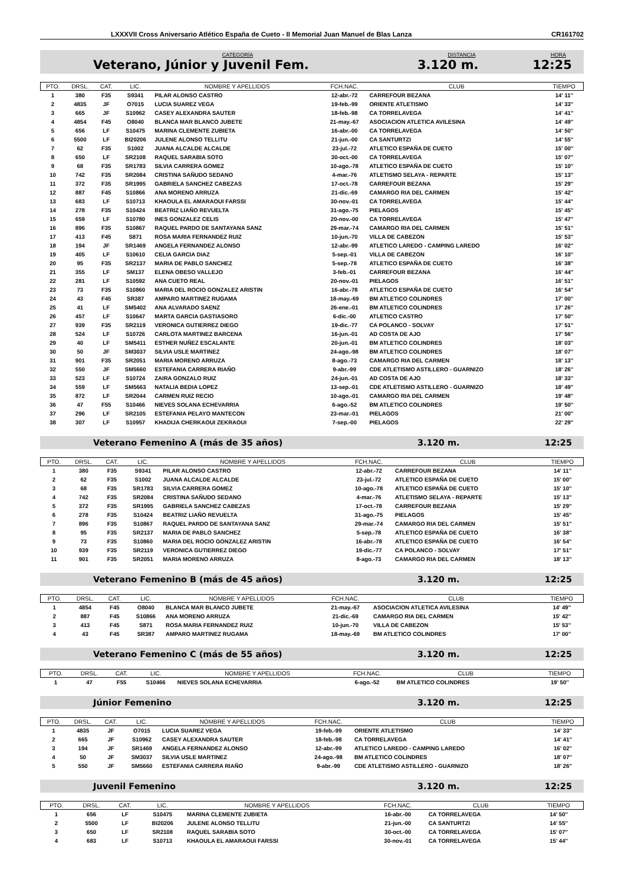LXXXVII Cross Aniversario Atlético España de Cueto - II Memorial Juan Manuel de Blas Lanza CR161702
CATEGORÍA
Veterano, Júnior y Juvenil Fem.
DISTANCIA
3.120 m.
HORA
12:25
| PTO. | DRSL. | CAT. | LIC. | NOMBRE Y APELLIDOS | FCH.NAC. | CLUB | TIEMPO |
| --- | --- | --- | --- | --- | --- | --- | --- |
| 1 | 380 | F35 | S9341 | PILAR ALONSO CASTRO | 12-abr.-72 | CARREFOUR BEZANA | 14' 11'' |
| 2 | 4835 | JF | O7015 | LUCIA SUAREZ VEGA | 19-feb.-99 | ORIENTE ATLETISMO | 14' 33'' |
| 3 | 665 | JF | S10962 | CASEY ALEXANDRA SAUTER | 18-feb.-98 | CA TORRELAVEGA | 14' 41'' |
| 4 | 4854 | F45 | O8040 | BLANCA MAR BLANCO JUBETE | 21-may.-67 | ASOCIACION ATLETICA AVILESINA | 14' 49'' |
| 5 | 656 | LF | S10475 | MARINA CLEMENTE ZUBIETA | 16-abr.-00 | CA TORRELAVEGA | 14' 50'' |
| 6 | 5500 | LF | BI20206 | JULENE ALONSO TELLITU | 21-jun.-00 | CA SANTURTZI | 14' 55'' |
| 7 | 62 | F35 | S1002 | JUANA ALCALDE ALCALDE | 23-jul.-72 | ATLETICO ESPAÑA DE CUETO | 15' 00'' |
| 8 | 650 | LF | SR2108 | RAQUEL SARABIA SOTO | 30-oct.-00 | CA TORRELAVEGA | 15' 07'' |
| 9 | 68 | F35 | SR1783 | SILVIA CARRERA GOMEZ | 10-ago.-78 | ATLETICO ESPAÑA DE CUETO | 15' 10'' |
| 10 | 742 | F35 | SR2084 | CRISTINA SAÑUDO SEDANO | 4-mar.-76 | ATLETISMO SELAYA - REPARTE | 15' 13'' |
| 11 | 372 | F35 | SR1995 | GABRIELA SANCHEZ CABEZAS | 17-oct.-78 | CARREFOUR BEZANA | 15' 29'' |
| 12 | 887 | F45 | S10866 | ANA MORENO ARRUZA | 21-dic.-69 | CAMARGO RIA DEL CARMEN | 15' 42'' |
| 13 | 683 | LF | S10713 | KHAOULA EL AMARAOUI FARSSI | 30-nov.-01 | CA TORRELAVEGA | 15' 44'' |
| 14 | 278 | F35 | S10424 | BEATRIZ LIAÑO REVUELTA | 31-ago.-75 | PIELAGOS | 15' 45'' |
| 15 | 659 | LF | S10780 | INES GONZALEZ CELIS | 20-nov.-00 | CA TORRELAVEGA | 15' 47'' |
| 16 | 896 | F35 | S10867 | RAQUEL PARDO DE SANTAYANA SANZ | 29-mar.-74 | CAMARGO RIA DEL CARMEN | 15' 51'' |
| 17 | 413 | F45 | S871 | ROSA MARIA FERNANDEZ RUIZ | 10-jun.-70 | VILLA DE CABEZON | 15' 53'' |
| 18 | 194 | JF | SR1469 | ANGELA FERNANDEZ ALONSO | 12-abr.-99 | ATLETICO LAREDO - CAMPING LAREDO | 16' 02'' |
| 19 | 405 | LF | S10610 | CELIA GARCIA DIAZ | 5-sep.-01 | VILLA DE CABEZON | 16' 10'' |
| 20 | 95 | F35 | SR2137 | MARIA DE PABLO SANCHEZ | 5-sep.-78 | ATLETICO ESPAÑA DE CUETO | 16' 38'' |
| 21 | 355 | LF | SM137 | ELENA OBESO VALLEJO | 3-feb.-01 | CARREFOUR BEZANA | 16' 44'' |
| 22 | 281 | LF | S10592 | ANA CUETO REAL | 20-nov.-01 | PIELAGOS | 16' 51'' |
| 23 | 73 | F35 | S10860 | MARIA DEL ROCIO GONZALEZ ARISTIN | 16-abr.-78 | ATLETICO ESPAÑA DE CUETO | 16' 54'' |
| 24 | 43 | F45 | SR387 | AMPARO MARTINEZ RUGAMA | 18-may.-69 | BM ATLETICO COLINDRES | 17' 00'' |
| 25 | 41 | LF | SM5402 | ANA ALVARADO SAENZ | 26-ene.-01 | BM ATLETICO COLINDRES | 17' 26'' |
| 26 | 457 | LF | S10647 | MARTA GARCIA GASTIASORO | 6-dic.-00 | ATLETICO CASTRO | 17' 50'' |
| 27 | 939 | F35 | SR2119 | VERONICA GUTIERREZ DIEGO | 19-dic.-77 | CA POLANCO - SOLVAY | 17' 51'' |
| 28 | 524 | LF | S10726 | CARLOTA MARTINEZ BARCENA | 16-jun.-01 | AD COSTA DE AJO | 17' 56'' |
| 29 | 40 | LF | SM5411 | ESTHER NUÑEZ ESCALANTE | 20-jun.-01 | BM ATLETICO COLINDRES | 18' 03'' |
| 30 | 50 | JF | SM3037 | SILVIA USLE MARTINEZ | 24-ago.-98 | BM ATLETICO COLINDRES | 18' 07'' |
| 31 | 901 | F35 | SR2051 | MARIA MORENO ARRUZA | 8-ago.-73 | CAMARGO RIA DEL CARMEN | 18' 13'' |
| 32 | 550 | JF | SM5660 | ESTEFANIA CARRERA RIAÑO | 9-abr.-99 | CDE ATLETISMO ASTILLERO - GUARNIZO | 18' 26'' |
| 33 | 523 | LF | S10724 | ZAIRA GONZALO RUIZ | 24-jun.-01 | AD COSTA DE AJO | 18' 33'' |
| 34 | 559 | LF | SM5663 | NATALIA BEDIA LOPEZ | 13-sep.-01 | CDE ATLETISMO ASTILLERO - GUARNIZO | 18' 49'' |
| 35 | 872 | LF | SR2044 | CARMEN RUIZ RECIO | 10-ago.-01 | CAMARGO RIA DEL CARMEN | 19' 48'' |
| 36 | 47 | F55 | S10466 | NIEVES SOLANA ECHEVARRIA | 6-ago.-52 | BM ATLETICO COLINDRES | 19' 50'' |
| 37 | 296 | LF | SR2105 | ESTEFANIA PELAYO MANTECON | 23-mar.-01 | PIELAGOS | 21' 00'' |
| 38 | 307 | LF | S10957 | KHADIJA CHERKAOUI ZEKRAOUI | 7-sep.-00 | PIELAGOS | 22' 29'' |
Veterano Femenino A (más de 35 años) 3.120 m. 12:25
| PTO. | DRSL. | CAT. | LIC. | NOMBRE Y APELLIDOS | FCH.NAC. | CLUB | TIEMPO |
| --- | --- | --- | --- | --- | --- | --- | --- |
| 1 | 380 | F35 | S9341 | PILAR ALONSO CASTRO | 12-abr.-72 | CARREFOUR BEZANA | 14' 11'' |
| 2 | 62 | F35 | S1002 | JUANA ALCALDE ALCALDE | 23-jul.-72 | ATLETICO ESPAÑA DE CUETO | 15' 00'' |
| 3 | 68 | F35 | SR1783 | SILVIA CARRERA GOMEZ | 10-ago.-78 | ATLETICO ESPAÑA DE CUETO | 15' 10'' |
| 4 | 742 | F35 | SR2084 | CRISTINA SAÑUDO SEDANO | 4-mar.-76 | ATLETISMO SELAYA - REPARTE | 15' 13'' |
| 5 | 372 | F35 | SR1995 | GABRIELA SANCHEZ CABEZAS | 17-oct.-78 | CARREFOUR BEZANA | 15' 29'' |
| 6 | 278 | F35 | S10424 | BEATRIZ LIAÑO REVUELTA | 31-ago.-75 | PIELAGOS | 15' 45'' |
| 7 | 896 | F35 | S10867 | RAQUEL PARDO DE SANTAYANA SANZ | 29-mar.-74 | CAMARGO RIA DEL CARMEN | 15' 51'' |
| 8 | 95 | F35 | SR2137 | MARIA DE PABLO SANCHEZ | 5-sep.-78 | ATLETICO ESPAÑA DE CUETO | 16' 38'' |
| 9 | 73 | F35 | S10860 | MARIA DEL ROCIO GONZALEZ ARISTIN | 16-abr.-78 | ATLETICO ESPAÑA DE CUETO | 16' 54'' |
| 10 | 939 | F35 | SR2119 | VERONICA GUTIERREZ DIEGO | 19-dic.-77 | CA POLANCO - SOLVAY | 17' 51'' |
| 11 | 901 | F35 | SR2051 | MARIA MORENO ARRUZA | 8-ago.-73 | CAMARGO RIA DEL CARMEN | 18' 13'' |
Veterano Femenino B (más de 45 años) 3.120 m. 12:25
| PTO. | DRSL. | CAT. | LIC. | NOMBRE Y APELLIDOS | FCH.NAC. | CLUB | TIEMPO |
| --- | --- | --- | --- | --- | --- | --- | --- |
| 1 | 4854 | F45 | O8040 | BLANCA MAR BLANCO JUBETE | 21-may.-67 | ASOCIACION ATLETICA AVILESINA | 14' 49'' |
| 2 | 887 | F45 | S10866 | ANA MORENO ARRUZA | 21-dic.-69 | CAMARGO RIA DEL CARMEN | 15' 42'' |
| 3 | 413 | F45 | S871 | ROSA MARIA FERNANDEZ RUIZ | 10-jun.-70 | VILLA DE CABEZON | 15' 53'' |
| 4 | 43 | F45 | SR387 | AMPARO MARTINEZ RUGAMA | 18-may.-69 | BM ATLETICO COLINDRES | 17' 00'' |
Veterano Femenino C (más de 55 años) 3.120 m. 12:25
| PTO. | DRSL. | CAT. | LIC. | NOMBRE Y APELLIDOS | FCH.NAC. | CLUB | TIEMPO |
| --- | --- | --- | --- | --- | --- | --- | --- |
| 1 | 47 | F55 | S10466 | NIEVES SOLANA ECHEVARRIA | 6-ago.-52 | BM ATLETICO COLINDRES | 19' 50'' |
Júnior Femenino 3.120 m. 12:25
| PTO. | DRSL. | CAT. | LIC. | NOMBRE Y APELLIDOS | FCH.NAC. | CLUB | TIEMPO |
| --- | --- | --- | --- | --- | --- | --- | --- |
| 1 | 4835 | JF | O7015 | LUCIA SUAREZ VEGA | 19-feb.-99 | ORIENTE ATLETISMO | 14' 33'' |
| 2 | 665 | JF | S10962 | CASEY ALEXANDRA SAUTER | 18-feb.-98 | CA TORRELAVEGA | 14' 41'' |
| 3 | 194 | JF | SR1469 | ANGELA FERNANDEZ ALONSO | 12-abr.-99 | ATLETICO LAREDO - CAMPING LAREDO | 16' 02'' |
| 4 | 50 | JF | SM3037 | SILVIA USLE MARTINEZ | 24-ago.-98 | BM ATLETICO COLINDRES | 18' 07'' |
| 5 | 550 | JF | SM5660 | ESTEFANIA CARRERA RIAÑO | 9-abr.-99 | CDE ATLETISMO ASTILLERO - GUARNIZO | 18' 26'' |
Juvenil Femenino 3.120 m. 12:25
| PTO. | DRSL. | CAT. | LIC. | NOMBRE Y APELLIDOS | FCH.NAC. | CLUB | TIEMPO |
| --- | --- | --- | --- | --- | --- | --- | --- |
| 1 | 656 | LF | S10475 | MARINA CLEMENTE ZUBIETA | 16-abr.-00 | CA TORRELAVEGA | 14' 50'' |
| 2 | 5500 | LF | BI20206 | JULENE ALONSO TELLITU | 21-jun.-00 | CA SANTURTZI | 14' 55'' |
| 3 | 650 | LF | SR2108 | RAQUEL SARABIA SOTO | 30-oct.-00 | CA TORRELAVEGA | 15' 07'' |
| 4 | 683 | LF | S10713 | KHAOULA EL AMARAOUI FARSSI | 30-nov.-01 | CA TORRELAVEGA | 15' 44'' |